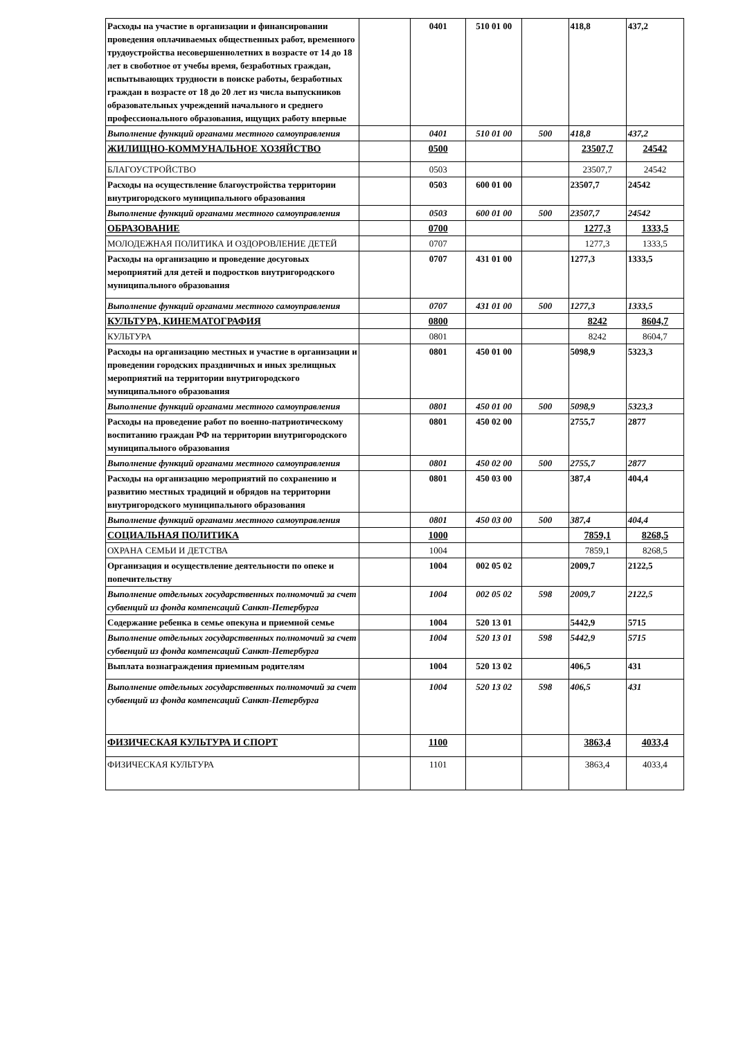| Расходы на участие в организации и финансировании проведения оплачиваемых общественных работ, временного трудоустройства несовершеннолетних в возрасте от 14 до 18 лет в своботное от учебы время, безработных граждан, испытывающих трудности в поиске работы, безработных граждан в возрасте от 18 до 20 лет из числа выпускников образовательных учреждений начального и среднего профессионального образования, ищущих работу впервые | | 0401 | 510 01 00 | | 418,8 | 437,2 |
| Выполнение функций органами местного самоуправления | | 0401 | 510 01 00 | 500 | 418,8 | 437,2 |
| ЖИЛИЩНО-КОММУНАЛЬНОЕ ХОЗЯЙСТВО | | 0500 | | | 23507,7 | 24542 |
| БЛАГОУСТРОЙСТВО | | 0503 | | | 23507,7 | 24542 |
| Расходы на осуществление благоустройства территории внутригородского муниципального образования | | 0503 | 600 01 00 | | 23507,7 | 24542 |
| Выполнение функций органами местного самоуправления | | 0503 | 600 01 00 | 500 | 23507,7 | 24542 |
| ОБРАЗОВАНИЕ | | 0700 | | | 1277,3 | 1333,5 |
| МОЛОДЕЖНАЯ ПОЛИТИКА И ОЗДОРОВЛЕНИЕ ДЕТЕЙ | | 0707 | | | 1277,3 | 1333,5 |
| Расходы на организацию и проведение досуговых мероприятий для детей и подростков внутригородского муниципального образования | | 0707 | 431 01 00 | | 1277,3 | 1333,5 |
| Выполнение функций органами местного самоуправления | | 0707 | 431 01 00 | 500 | 1277,3 | 1333,5 |
| КУЛЬТУРА, КИНЕМАТОГРАФИЯ | | 0800 | | | 8242 | 8604,7 |
| КУЛЬТУРА | | 0801 | | | 8242 | 8604,7 |
| Расходы на организацию местных и участие в организации и проведении городских праздничных и иных зрелищных мероприятий на территории внутригородского муниципального образования | | 0801 | 450 01 00 | | 5098,9 | 5323,3 |
| Выполнение функций органами местного самоуправления | | 0801 | 450 01 00 | 500 | 5098,9 | 5323,3 |
| Расходы на проведение работ по военно-патриотическому воспитанию граждан РФ на территории внутригородского муниципального образования | | 0801 | 450 02 00 | | 2755,7 | 2877 |
| Выполнение функций органами местного самоуправления | | 0801 | 450 02 00 | 500 | 2755,7 | 2877 |
| Расходы на организацию мероприятий по сохранению и развитию местных традиций и обрядов на территории внутригородского муниципального образования | | 0801 | 450 03 00 | | 387,4 | 404,4 |
| Выполнение функций органами местного самоуправления | | 0801 | 450 03 00 | 500 | 387,4 | 404,4 |
| СОЦИАЛЬНАЯ ПОЛИТИКА | | 1000 | | | 7859,1 | 8268,5 |
| ОХРАНА СЕМЬИ И ДЕТСТВА | | 1004 | | | 7859,1 | 8268,5 |
| Организация и осуществление деятельности по опеке и попечительству | | 1004 | 002 05 02 | | 2009,7 | 2122,5 |
| Выполнение отдельных государственных полномочий за счет субвенций из фонда компенсаций Санкт-Петербурга | | 1004 | 002 05 02 | 598 | 2009,7 | 2122,5 |
| Содержание ребенка в семье опекуна и приемной семье | | 1004 | 520 13 01 | | 5442,9 | 5715 |
| Выполнение отдельных государственных полномочий за счет субвенций из фонда компенсаций Санкт-Петербурга | | 1004 | 520 13 01 | 598 | 5442,9 | 5715 |
| Выплата вознаграждения приемным родителям | | 1004 | 520 13 02 | | 406,5 | 431 |
| Выполнение отдельных государственных полномочий за счет субвенций из фонда компенсаций Санкт-Петербурга | | 1004 | 520 13 02 | 598 | 406,5 | 431 |
| ФИЗИЧЕСКАЯ КУЛЬТУРА И СПОРТ | | 1100 | | | 3863,4 | 4033,4 |
| ФИЗИЧЕСКАЯ КУЛЬТУРА | | 1101 | | | 3863,4 | 4033,4 |